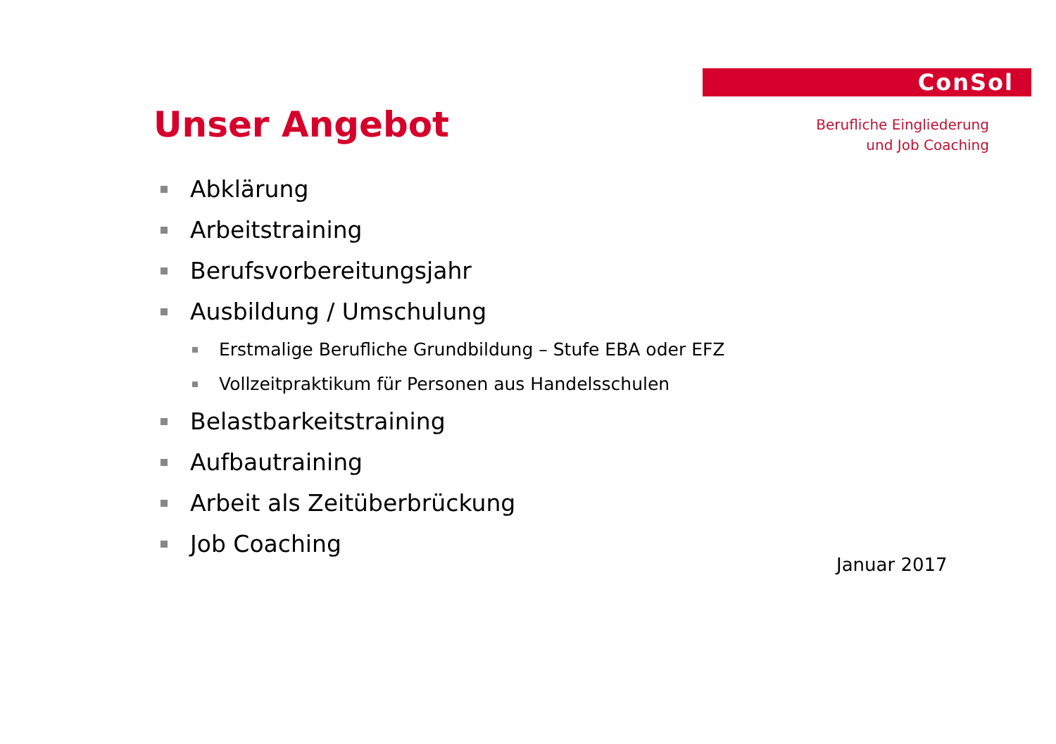ConSol
Berufliche Eingliederung
und Job Coaching
Unser Angebot
Abklärung
Arbeitstraining
Berufsvorbereitungsjahr
Ausbildung / Umschulung
Erstmalige Berufliche Grundbildung – Stufe EBA oder EFZ
Vollzeitpraktikum für Personen aus Handelsschulen
Belastbarkeitstraining
Aufbautraining
Arbeit als Zeitüberbrückung
Job Coaching
Januar 2017